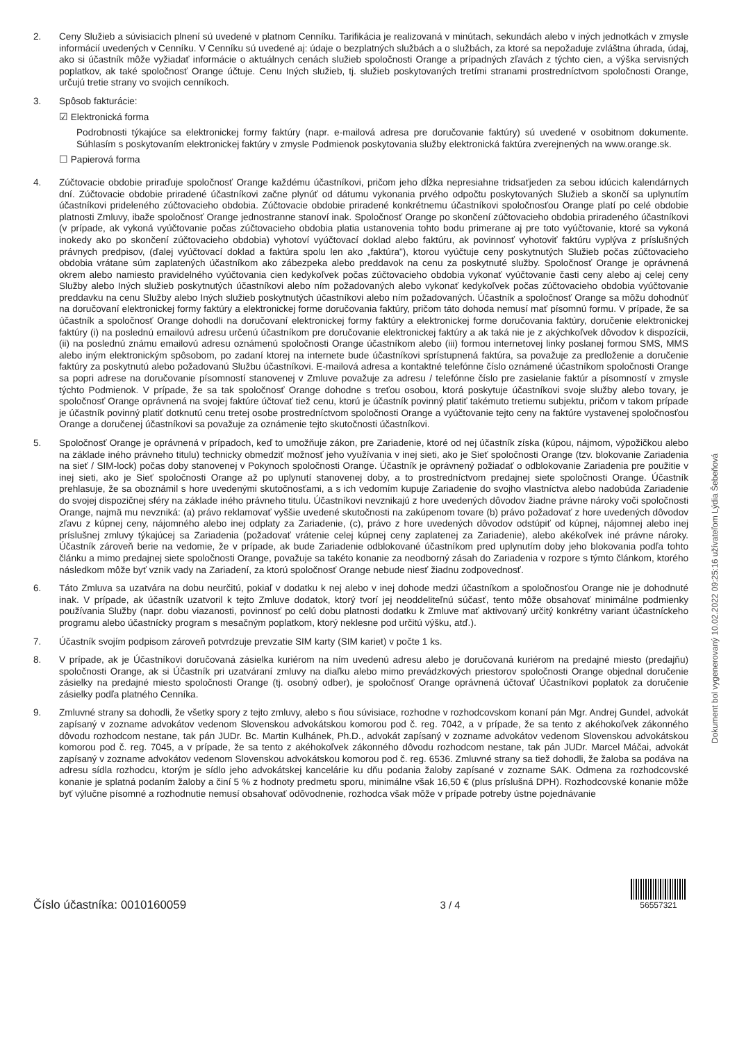2. Ceny Služieb a súvisiacich plnení sú uvedené v platnom Cenníku. Tarifikácia je realizovaná v minútach, sekundách alebo v iných jednotkách v zmysle informácií uvedených v Cenníku. V Cenníku sú uvedené aj: údaje o bezplatných službách a o službách, za ktoré sa nepožaduje zvláštna úhrada, údaj, ako si účastník môže vyžiadať informácie o aktuálnych cenách služieb spoločnosti Orange a prípadných zľavách z týchto cien, a výška servisných poplatkov, ak také spoločnosť Orange účtuje. Cenu Iných služieb, tj. služieb poskytovaných tretími stranami prostredníctvom spoločnosti Orange, určujú tretie strany vo svojich cenníkoch.
3. Spôsob fakturácie:
☑ Elektronická forma
Podrobnosti týkajúce sa elektronickej formy faktúry (napr. e-mailová adresa pre doručovanie faktúry) sú uvedené v osobitnom dokumente. Súhlasím s poskytovaním elektronickej faktúry v zmysle Podmienok poskytovania služby elektronická faktúra zverejnených na www.orange.sk.
☐ Papierová forma
4. Zúčtovacie obdobie priraďuje spoločnosť Orange každému účastníkovi, pričom jeho dĺžka nepresiahne tridsaťjeden za sebou idúcich kalendárnych dní. Zúčtovacie obdobie priradené účastníkovi začne plynúť od dátumu vykonania prvého odpočtu poskytovaných Služieb a skončí sa uplynutím účastníkovi prideleného zúčtovacieho obdobia. Zúčtovacie obdobie priradené konkrétnemu účastníkovi spoločnosťou Orange platí po celé obdobie platnosti Zmluvy, ibaže spoločnosť Orange jednostranne stanoví inak. Spoločnosť Orange po skončení zúčtovacieho obdobia priradeného účastníkovi (v prípade, ak vykoná vyúčtovanie počas zúčtovacieho obdobia platia ustanovenia tohto bodu primerane aj pre toto vyúčtovanie, ktoré sa vykoná inokedy ako po skončení zúčtovacieho obdobia) vyhotoví vyúčtovací doklad alebo faktúru, ak povinnosť vyhotoviť faktúru vyplýva z príslušných právnych predpisov, (ďalej vyúčtovací doklad a faktúra spolu len ako „faktúra"), ktorou vyúčtuje ceny poskytnutých Služieb počas zúčtovacieho obdobia vrátane súm zaplatených účastníkom ako zábezpeka alebo preddavok na cenu za poskytnuté služby. Spoločnosť Orange je oprávnená okrem alebo namiesto pravidelného vyúčtovania cien kedykoľvek počas zúčtovacieho obdobia vykonať vyúčtovanie časti ceny alebo aj celej ceny Služby alebo Iných služieb poskytnutých účastníkovi alebo ním požadovaných alebo vykonať kedykoľvek počas zúčtovacieho obdobia vyúčtovanie preddavku na cenu Služby alebo Iných služieb poskytnutých účastníkovi alebo ním požadovaných. Účastník a spoločnosť Orange sa môžu dohodnúť na doručovaní elektronickej formy faktúry a elektronickej forme doručovania faktúry, pričom táto dohoda nemusí mať písomnú formu. V prípade, že sa účastník a spoločnosť Orange dohodli na doručovaní elektronickej formy faktúry a elektronickej forme doručovania faktúry, doručenie elektronickej faktúry (i) na poslednú emailovú adresu určenú účastníkom pre doručovanie elektronickej faktúry a ak taká nie je z akýchkoľvek dôvodov k dispozícii, (ii) na poslednú známu emailovú adresu oznámenú spoločnosti Orange účastníkom alebo (iii) formou internetovej linky poslanej formou SMS, MMS alebo iným elektronickým spôsobom, po zadaní ktorej na internete bude účastníkovi sprístupnená faktúra, sa považuje za predloženie a doručenie faktúry za poskytnutú alebo požadovanú Službu účastníkovi. E-mailová adresa a kontaktné telefónne číslo oznámené účastníkom spoločnosti Orange sa popri adrese na doručovanie písomností stanovenej v Zmluve považuje za adresu / telefónne číslo pre zasielanie faktúr a písomností v zmysle týchto Podmienok. V prípade, že sa tak spoločnosť Orange dohodne s treťou osobou, ktorá poskytuje účastníkovi svoje služby alebo tovary, je spoločnosť Orange oprávnená na svojej faktúre účtovať tiež cenu, ktorú je účastník povinný platiť takémuto tretiemu subjektu, pričom v takom prípade je účastník povinný platiť dotknutú cenu tretej osobe prostredníctvom spoločnosti Orange a vyúčtovanie tejto ceny na faktúre vystavenej spoločnosťou Orange a doručenej účastníkovi sa považuje za oznámenie tejto skutočnosti účastníkovi.
5. Spoločnosť Orange je oprávnená v prípadoch, keď to umožňuje zákon, pre Zariadenie, ktoré od nej účastník získa (kúpou, nájmom, výpožičkou alebo na základe iného právneho titulu) technicky obmedziť možnosť jeho využívania v inej sieti, ako je Sieť spoločnosti Orange (tzv. blokovanie Zariadenia na sieť / SIM-lock) počas doby stanovenej v Pokynoch spoločnosti Orange. Účastník je oprávnený požiadať o odblokovanie Zariadenia pre použitie v inej sieti, ako je Sieť spoločnosti Orange až po uplynutí stanovenej doby, a to prostredníctvom predajnej siete spoločnosti Orange. Účastník prehlasuje, že sa oboznámil s hore uvedenými skutočnosťami, a s ich vedomím kupuje Zariadenie do svojho vlastníctva alebo nadobúda Zariadenie do svojej dispozičnej sféry na základe iného právneho titulu. Účastníkovi nevznikajú z hore uvedených dôvodov žiadne právne nároky voči spoločnosti Orange, najmä mu nevzniká: (a) právo reklamovať vyššie uvedené skutočnosti na zakúpenom tovare (b) právo požadovať z hore uvedených dôvodov zľavu z kúpnej ceny, nájomného alebo inej odplaty za Zariadenie, (c), právo z hore uvedených dôvodov odstúpiť od kúpnej, nájomnej alebo inej príslušnej zmluvy týkajúcej sa Zariadenia (požadovať vrátenie celej kúpnej ceny zaplatenej za Zariadenie), alebo akékoľvek iné právne nároky. Účastník zároveň berie na vedomie, že v prípade, ak bude Zariadenie odblokované účastníkom pred uplynutím doby jeho blokovania podľa tohto článku a mimo predajnej siete spoločnosti Orange, považuje sa takéto konanie za neodborný zásah do Zariadenia v rozpore s týmto článkom, ktorého následkom môže byť vznik vady na Zariadení, za ktorú spoločnosť Orange nebude niesť žiadnu zodpovednosť.
6. Táto Zmluva sa uzatvára na dobu neurčitú, pokiaľ v dodatku k nej alebo v inej dohode medzi účastníkom a spoločnosťou Orange nie je dohodnuté inak. V prípade, ak účastník uzatvoril k tejto Zmluve dodatok, ktorý tvorí jej neoddeliteľnú súčasť, tento môže obsahovať minimálne podmienky používania Služby (napr. dobu viazanosti, povinnosť po celú dobu platnosti dodatku k Zmluve mať aktivovaný určitý konkrétny variant účastníckeho programu alebo účastnícky program s mesačným poplatkom, ktorý neklesne pod určitú výšku, atď.).
7. Účastník svojím podpisom zároveň potvrdzuje prevzatie SIM karty (SIM kariet) v počte 1 ks.
8. V prípade, ak je Účastníkovi doručovaná zásielka kuriérom na ním uvedenú adresu alebo je doručovaná kuriérom na predajné miesto (predajňu) spoločnosti Orange, ak si Účastník pri uzatváraní zmluvy na diaľku alebo mimo prevádzkových priestorov spoločnosti Orange objednal doručenie zásielky na predajné miesto spoločnosti Orange (tj. osobný odber), je spoločnosť Orange oprávnená účtovať Účastníkovi poplatok za doručenie zásielky podľa platného Cenníka.
9. Zmluvné strany sa dohodli, že všetky spory z tejto zmluvy, alebo s ňou súvisiace, rozhodne v rozhodcovskom konaní pán Mgr. Andrej Gundel, advokát zapísaný v zozname advokátov vedenom Slovenskou advokátskou komorou pod č. reg. 7042, a v prípade, že sa tento z akéhokoľvek zákonného dôvodu rozhodcom nestane, tak pán JUDr. Bc. Martin Kulhánek, Ph.D., advokát zapísaný v zozname advokátov vedenom Slovenskou advokátskou komorou pod č. reg. 7045, a v prípade, že sa tento z akéhokoľvek zákonného dôvodu rozhodcom nestane, tak pán JUDr. Marcel Máčai, advokát zapísaný v zozname advokátov vedenom Slovenskou advokátskou komorou pod č. reg. 6536. Zmluvné strany sa tiež dohodli, že žaloba sa podáva na adresu sídla rozhodcu, ktorým je sídlo jeho advokátskej kancelárie ku dňu podania žaloby zapísané v zozname SAK. Odmena za rozhodcovské konanie je splatná podaním žaloby a činí 5 % z hodnoty predmetu sporu, minimálne však 16,50 € (plus príslušná DPH). Rozhodcovské konanie môže byť výlučne písomné a rozhodnutie nemusí obsahovať odôvodnenie, rozhodca však môže v prípade potreby ústne pojednávanie
Dokument bol vygenerovaný 10.02.2022 09:25:16 užívateľom Lýdia Šebeňová
Číslo účastníka: 0010160059
3 / 4
56557321